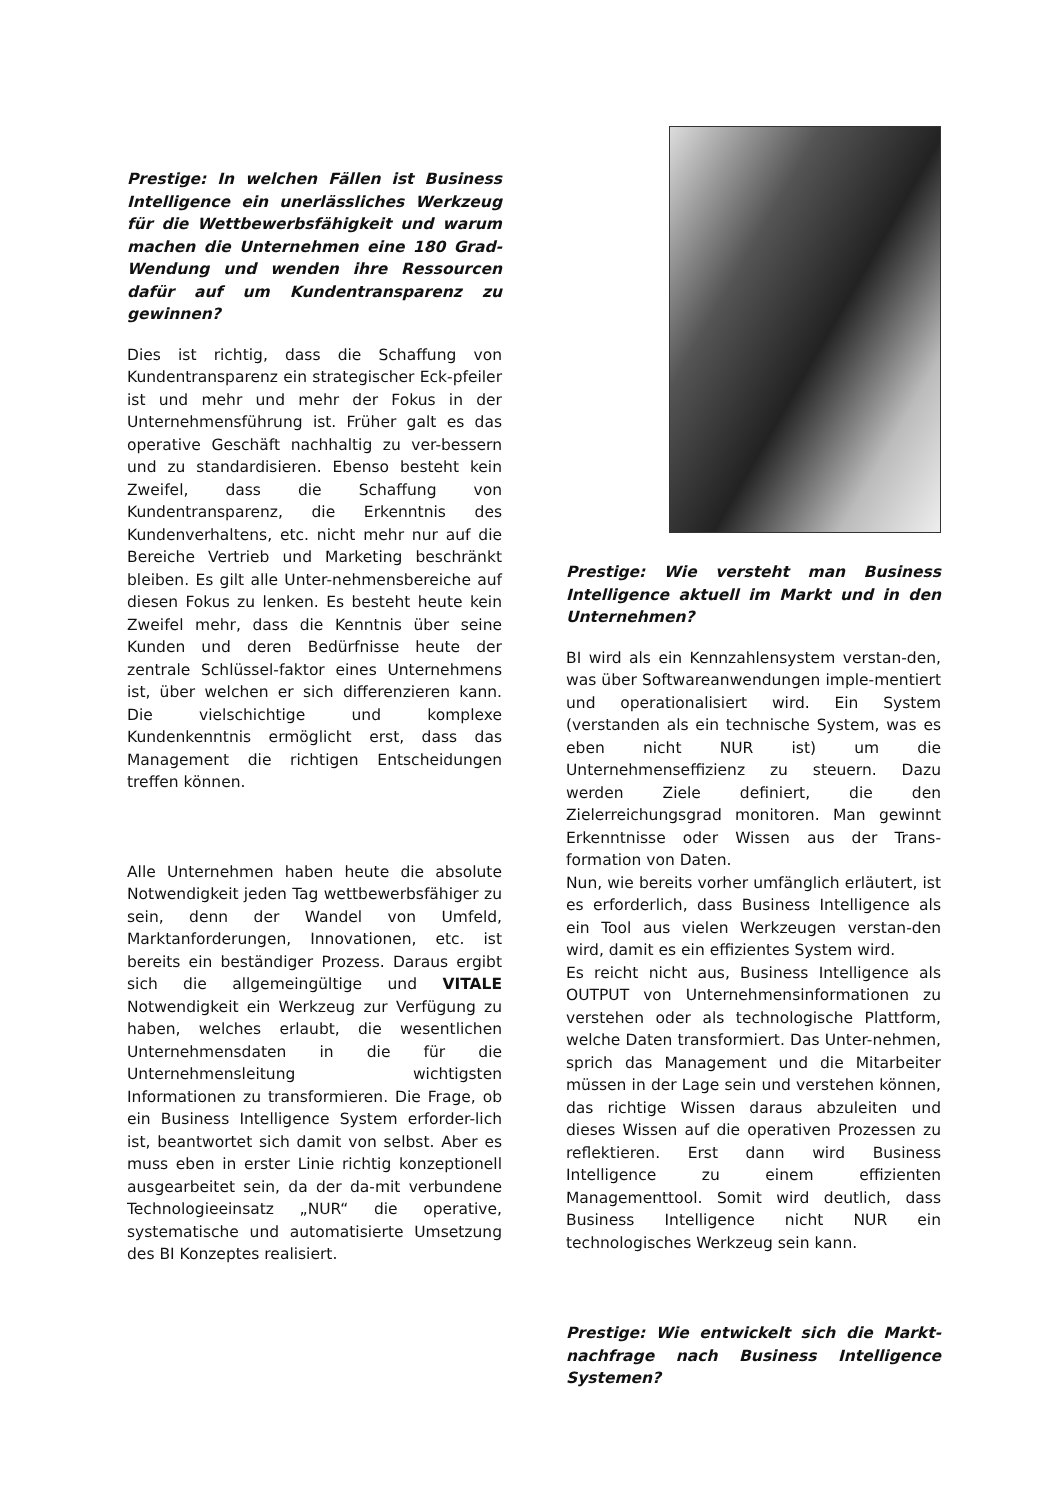Prestige: In welchen Fällen ist Business Intelligence ein unerlässliches Werkzeug für die Wettbewerbsfähigkeit und warum machen die Unternehmen eine 180 Grad-Wendung und wenden ihre Ressourcen dafür auf um Kundentransparenz zu gewinnen?
Dies ist richtig, dass die Schaffung von Kundentransparenz ein strategischer Eck-pfeiler ist und mehr und mehr der Fokus in der Unternehmensführung ist. Früher galt es das operative Geschäft nachhaltig zu ver-bessern und zu standardisieren. Ebenso besteht kein Zweifel, dass die Schaffung von Kundentransparenz, die Erkenntnis des Kundenverhaltens, etc. nicht mehr nur auf die Bereiche Vertrieb und Marketing beschränkt bleiben. Es gilt alle Unter-nehmensbereiche auf diesen Fokus zu lenken. Es besteht heute kein Zweifel mehr, dass die Kenntnis über seine Kunden und deren Bedürfnisse heute der zentrale Schlüssel-faktor eines Unternehmens ist, über welchen er sich differenzieren kann. Die vielschichtige und komplexe Kundenkenntnis ermöglicht erst, dass das Management die richtigen Entscheidungen treffen können.
Alle Unternehmen haben heute die absolute Notwendigkeit jeden Tag wettbewerbsfähiger zu sein, denn der Wandel von Umfeld, Marktanforderungen, Innovationen, etc. ist bereits ein beständiger Prozess. Daraus ergibt sich die allgemeingültige und VITALE Notwendigkeit ein Werkzeug zur Verfügung zu haben, welches erlaubt, die wesentlichen Unternehmensdaten in die für die Unternehmensleitung wichtigsten Informationen zu transformieren. Die Frage, ob ein Business Intelligence System erforder-lich ist, beantwortet sich damit von selbst. Aber es muss eben in erster Linie richtig konzeptionell ausgearbeitet sein, da der da-mit verbundene Technologieeinsatz „NUR“ die operative, systematische und automatisierte Umsetzung des BI Konzeptes realisiert.
Prestige: Wie versteht man Business Intelligence aktuell im Markt und in den Unternehmen?
BI wird als ein Kennzahlensystem verstan-den, was über Softwareanwendungen imple-mentiert und operationalisiert wird. Ein System (verstanden als ein technische System, was es eben nicht NUR ist) um die Unternehmenseffizienz zu steuern. Dazu werden Ziele definiert, die den Zielerreichungsgrad monitoren. Man gewinnt Erkenntnisse oder Wissen aus der Trans-formation von Daten.
Nun, wie bereits vorher umfänglich erläutert, ist es erforderlich, dass Business Intelligence als ein Tool aus vielen Werkzeugen verstan-den wird, damit es ein effizientes System wird.
Es reicht nicht aus, Business Intelligence als OUTPUT von Unternehmensinformationen zu verstehen oder als technologische Plattform, welche Daten transformiert. Das Unter-nehmen, sprich das Management und die Mitarbeiter müssen in der Lage sein und verstehen können, das richtige Wissen daraus abzuleiten und dieses Wissen auf die operativen Prozessen zu reflektieren. Erst dann wird Business Intelligence zu einem effizienten Managementtool. Somit wird deutlich, dass Business Intelligence nicht NUR ein technologisches Werkzeug sein kann.
Prestige: Wie entwickelt sich die Markt-nachfrage nach Business Intelligence Systemen?